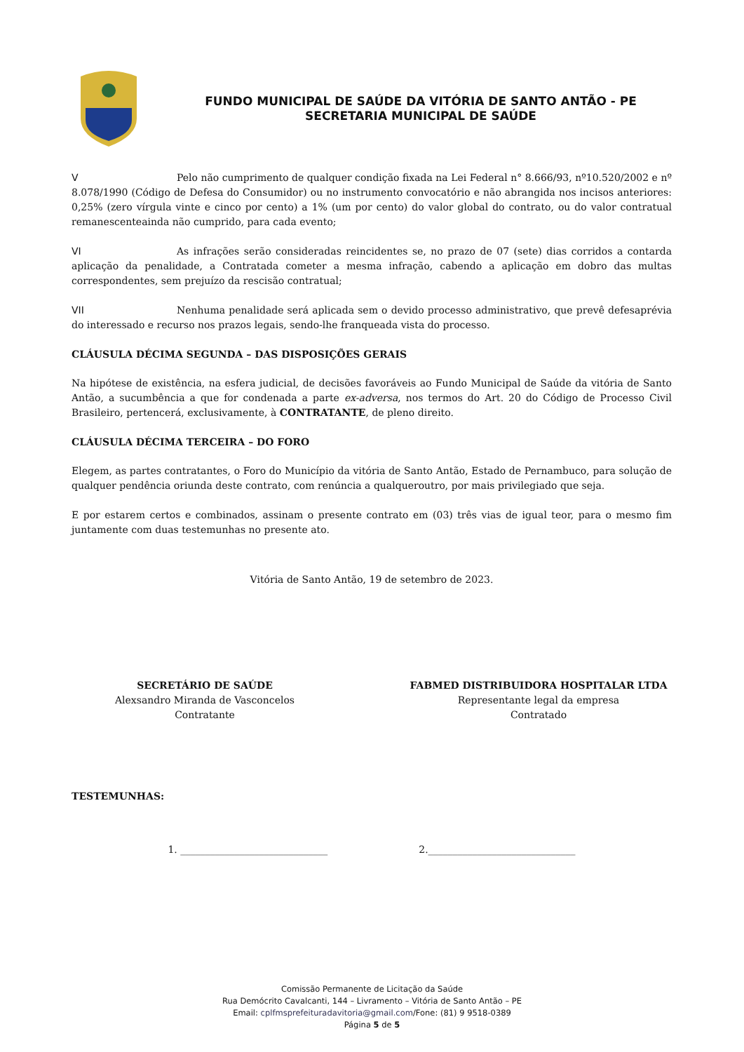FUNDO MUNICIPAL DE SAÚDE DA VITÓRIA DE SANTO ANTÃO - PE
SECRETARIA MUNICIPAL DE SAÚDE
V Pelo não cumprimento de qualquer condição fixada na Lei Federal n° 8.666/93, nº10.520/2002 e nº 8.078/1990 (Código de Defesa do Consumidor) ou no instrumento convocatório e não abrangida nos incisos anteriores: 0,25% (zero vírgula vinte e cinco por cento) a 1% (um por cento) do valor global do contrato, ou do valor contratual remanescenteainda não cumprido, para cada evento;
VI As infrações serão consideradas reincidentes se, no prazo de 07 (sete) dias corridos a contarda aplicação da penalidade, a Contratada cometer a mesma infração, cabendo a aplicação em dobro das multas correspondentes, sem prejuízo da rescisão contratual;
VII Nenhuma penalidade será aplicada sem o devido processo administrativo, que prevê defesaprévia do interessado e recurso nos prazos legais, sendo-lhe franqueada vista do processo.
CLÁUSULA DÉCIMA SEGUNDA – DAS DISPOSIÇÕES GERAIS
Na hipótese de existência, na esfera judicial, de decisões favoráveis ao Fundo Municipal de Saúde da vitória de Santo Antão, a sucumbência a que for condenada a parte ex-adversa, nos termos do Art. 20 do Código de Processo Civil Brasileiro, pertencerá, exclusivamente, à CONTRATANTE, de pleno direito.
CLÁUSULA DÉCIMA TERCEIRA – DO FORO
Elegem, as partes contratantes, o Foro do Município da vitória de Santo Antão, Estado de Pernambuco, para solução de qualquer pendência oriunda deste contrato, com renúncia a qualqueroutro, por mais privilegiado que seja.
E por estarem certos e combinados, assinam o presente contrato em (03) três vias de igual teor, para o mesmo fim juntamente com duas testemunhas no presente ato.
Vitória de Santo Antão, 19 de setembro de 2023.
SECRETÁRIO DE SAÚDE
Alexsandro Miranda de Vasconcelos
Contratante
FABMED DISTRIBUIDORA HOSPITALAR LTDA
Representante legal da empresa
Contratado
TESTEMUNHAS:
1. ______________________________ 2.______________________________
Comissão Permanente de Licitação da Saúde
Rua Demócrito Cavalcanti, 144 – Livramento – Vitória de Santo Antão – PE
Email: cplfmsprefeituradavitoria@gmail.com/Fone: (81) 9 9518-0389
Página 5 de 5